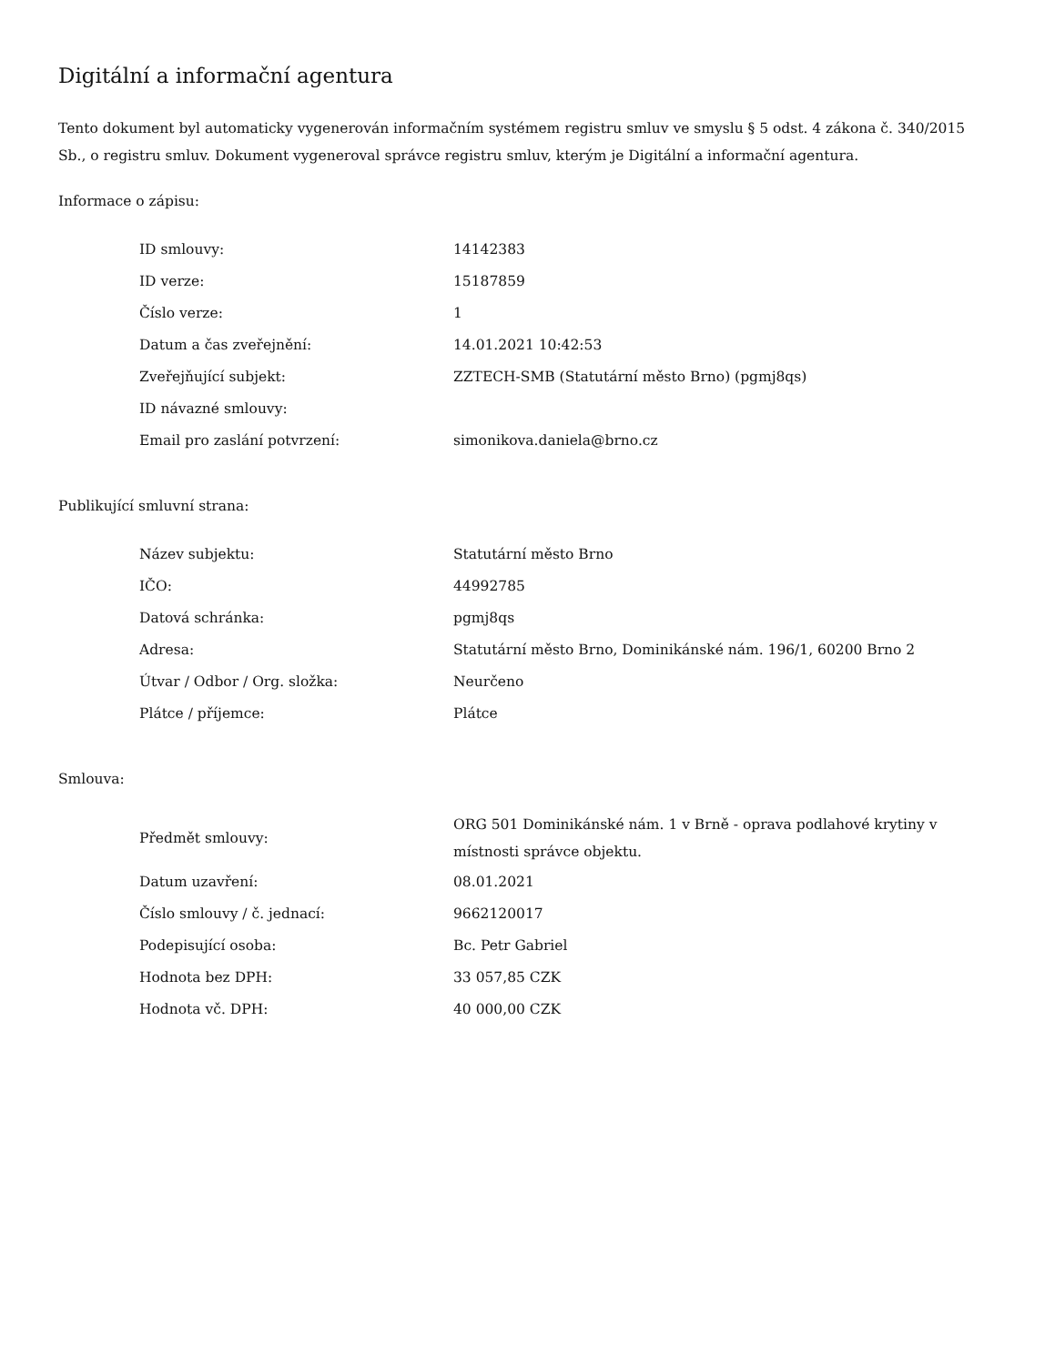Digitální a informační agentura
Tento dokument byl automaticky vygenerován informačním systémem registru smluv ve smyslu § 5 odst. 4 zákona č. 340/2015 Sb., o registru smluv. Dokument vygeneroval správce registru smluv, kterým je Digitální a informační agentura.
Informace o zápisu:
| ID smlouvy: | 14142383 |
| ID verze: | 15187859 |
| Číslo verze: | 1 |
| Datum a čas zveřejnění: | 14.01.2021 10:42:53 |
| Zveřejňující subjekt: | ZZTECH-SMB (Statutární město Brno) (pgmj8qs) |
| ID návazné smlouvy: | |
| Email pro zaslání potvrzení: | simonikova.daniela@brno.cz |
Publikující smluvní strana:
| Název subjektu: | Statutární město Brno |
| IČO: | 44992785 |
| Datová schránka: | pgmj8qs |
| Adresa: | Statutární město Brno, Dominikánské nám. 196/1, 60200 Brno 2 |
| Útvar / Odbor / Org. složka: | Neurčeno |
| Plátce / příjemce: | Plátce |
Smlouva:
| Předmět smlouvy: | ORG 501 Dominikánské nám. 1 v Brně - oprava podlahové krytiny v místnosti správce objektu. |
| Datum uzavření: | 08.01.2021 |
| Číslo smlouvy / č. jednací: | 9662120017 |
| Podepisující osoba: | Bc. Petr Gabriel |
| Hodnota bez DPH: | 33 057,85 CZK |
| Hodnota vč. DPH: | 40 000,00 CZK |